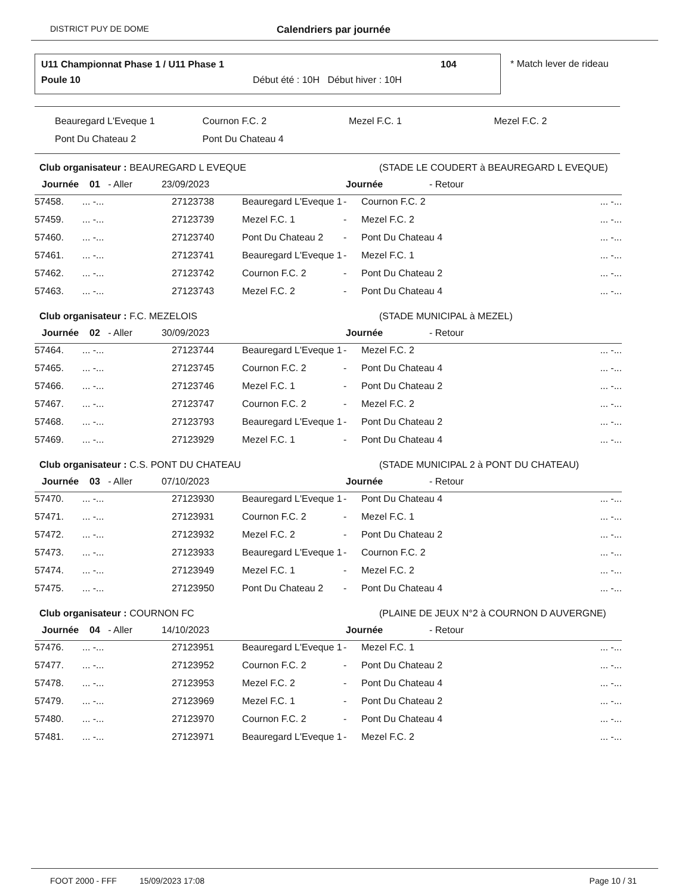DISTRICT PUY DE DOME
Calendriers par journée
U11 Championnat Phase 1 / U11 Phase 1 104
Poule 10 Début été : 10H Début hiver : 10H
* Match lever de rideau
| Beauregard L'Eveque 1 | Cournon F.C. 2 | Mezel F.C. 1 | Mezel F.C. 2 |
| Pont Du Chateau 2 | Pont Du Chateau 4 | | |
Club organisateur : BEAUREGARD L EVEQUE (STADE LE COUDERT à BEAUREGARD L EVEQUE)
Journée 01 - Aller 23/09/2023 Journée - Retour
| 57458. | ... -... | 27123738 | Beauregard L'Eveque 1 | - | Cournon F.C. 2 | ... -... |
| 57459. | ... -... | 27123739 | Mezel F.C. 1 | - | Mezel F.C. 2 | ... -... |
| 57460. | ... -... | 27123740 | Pont Du Chateau 2 | - | Pont Du Chateau 4 | ... -... |
| 57461. | ... -... | 27123741 | Beauregard L'Eveque 1 | - | Mezel F.C. 1 | ... -... |
| 57462. | ... -... | 27123742 | Cournon F.C. 2 | - | Pont Du Chateau 2 | ... -... |
| 57463. | ... -... | 27123743 | Mezel F.C. 2 | - | Pont Du Chateau 4 | ... -... |
Club organisateur : F.C. MEZELOIS (STADE MUNICIPAL à MEZEL)
Journée 02 - Aller 30/09/2023 Journée - Retour
| 57464. | ... -... | 27123744 | Beauregard L'Eveque 1 | - | Mezel F.C. 2 | ... -... |
| 57465. | ... -... | 27123745 | Cournon F.C. 2 | - | Pont Du Chateau 4 | ... -... |
| 57466. | ... -... | 27123746 | Mezel F.C. 1 | - | Pont Du Chateau 2 | ... -... |
| 57467. | ... -... | 27123747 | Cournon F.C. 2 | - | Mezel F.C. 2 | ... -... |
| 57468. | ... -... | 27123793 | Beauregard L'Eveque 1 | - | Pont Du Chateau 2 | ... -... |
| 57469. | ... -... | 27123929 | Mezel F.C. 1 | - | Pont Du Chateau 4 | ... -... |
Club organisateur : C.S. PONT DU CHATEAU (STADE MUNICIPAL 2 à PONT DU CHATEAU)
Journée 03 - Aller 07/10/2023 Journée - Retour
| 57470. | ... -... | 27123930 | Beauregard L'Eveque 1 | - | Pont Du Chateau 4 | ... -... |
| 57471. | ... -... | 27123931 | Cournon F.C. 2 | - | Mezel F.C. 1 | ... -... |
| 57472. | ... -... | 27123932 | Mezel F.C. 2 | - | Pont Du Chateau 2 | ... -... |
| 57473. | ... -... | 27123933 | Beauregard L'Eveque 1 | - | Cournon F.C. 2 | ... -... |
| 57474. | ... -... | 27123949 | Mezel F.C. 1 | - | Mezel F.C. 2 | ... -... |
| 57475. | ... -... | 27123950 | Pont Du Chateau 2 | - | Pont Du Chateau 4 | ... -... |
Club organisateur : COURNON FC (PLAINE DE JEUX N°2 à COURNON D AUVERGNE)
Journée 04 - Aller 14/10/2023 Journée - Retour
| 57476. | ... -... | 27123951 | Beauregard L'Eveque 1 | - | Mezel F.C. 1 | ... -... |
| 57477. | ... -... | 27123952 | Cournon F.C. 2 | - | Pont Du Chateau 2 | ... -... |
| 57478. | ... -... | 27123953 | Mezel F.C. 2 | - | Pont Du Chateau 4 | ... -... |
| 57479. | ... -... | 27123969 | Mezel F.C. 1 | - | Pont Du Chateau 2 | ... -... |
| 57480. | ... -... | 27123970 | Cournon F.C. 2 | - | Pont Du Chateau 4 | ... -... |
| 57481. | ... -... | 27123971 | Beauregard L'Eveque 1 | - | Mezel F.C. 2 | ... -... |
FOOT 2000 - FFF 15/09/2023 17:08 Page 10 / 31